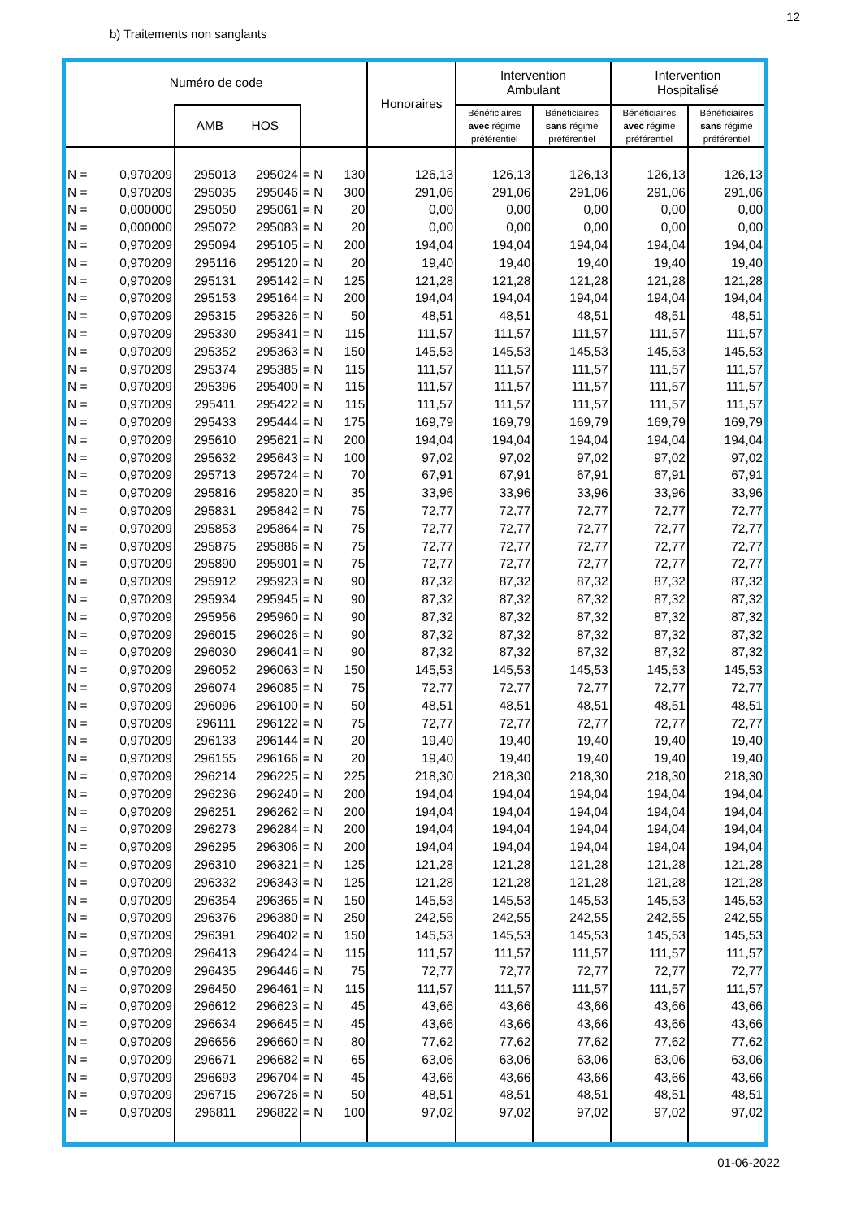12
b) Traitements non sanglants
| Numéro de code | | | | | | Honoraires | Intervention Ambulant | | Intervention Hospitalisé | |
| --- | --- | --- | --- | --- | --- | --- | --- | --- | --- | --- |
| | | AMB HOS | | | | | Bénéficiaires avec régime préférentiel | Bénéficiaires sans régime préférentiel | Bénéficiaires avec régime préférentiel | Bénéficiaires sans régime préférentiel |
| N = | 0,970209 | 295013 | 295024 | = N | 130 | 126,13 | 126,13 | 126,13 | 126,13 | 126,13 |
| N = | 0,970209 | 295035 | 295046 | = N | 300 | 291,06 | 291,06 | 291,06 | 291,06 | 291,06 |
| N = | 0,000000 | 295050 | 295061 | = N | 20 | 0,00 | 0,00 | 0,00 | 0,00 | 0,00 |
| N = | 0,000000 | 295072 | 295083 | = N | 20 | 0,00 | 0,00 | 0,00 | 0,00 | 0,00 |
| N = | 0,970209 | 295094 | 295105 | = N | 200 | 194,04 | 194,04 | 194,04 | 194,04 | 194,04 |
| N = | 0,970209 | 295116 | 295120 | = N | 20 | 19,40 | 19,40 | 19,40 | 19,40 | 19,40 |
| N = | 0,970209 | 295131 | 295142 | = N | 125 | 121,28 | 121,28 | 121,28 | 121,28 | 121,28 |
| N = | 0,970209 | 295153 | 295164 | = N | 200 | 194,04 | 194,04 | 194,04 | 194,04 | 194,04 |
| N = | 0,970209 | 295315 | 295326 | = N | 50 | 48,51 | 48,51 | 48,51 | 48,51 | 48,51 |
| N = | 0,970209 | 295330 | 295341 | = N | 115 | 111,57 | 111,57 | 111,57 | 111,57 | 111,57 |
| N = | 0,970209 | 295352 | 295363 | = N | 150 | 145,53 | 145,53 | 145,53 | 145,53 | 145,53 |
| N = | 0,970209 | 295374 | 295385 | = N | 115 | 111,57 | 111,57 | 111,57 | 111,57 | 111,57 |
| N = | 0,970209 | 295396 | 295400 | = N | 115 | 111,57 | 111,57 | 111,57 | 111,57 | 111,57 |
| N = | 0,970209 | 295411 | 295422 | = N | 115 | 111,57 | 111,57 | 111,57 | 111,57 | 111,57 |
| N = | 0,970209 | 295433 | 295444 | = N | 175 | 169,79 | 169,79 | 169,79 | 169,79 | 169,79 |
| N = | 0,970209 | 295610 | 295621 | = N | 200 | 194,04 | 194,04 | 194,04 | 194,04 | 194,04 |
| N = | 0,970209 | 295632 | 295643 | = N | 100 | 97,02 | 97,02 | 97,02 | 97,02 | 97,02 |
| N = | 0,970209 | 295713 | 295724 | = N | 70 | 67,91 | 67,91 | 67,91 | 67,91 | 67,91 |
| N = | 0,970209 | 295816 | 295820 | = N | 35 | 33,96 | 33,96 | 33,96 | 33,96 | 33,96 |
| N = | 0,970209 | 295831 | 295842 | = N | 75 | 72,77 | 72,77 | 72,77 | 72,77 | 72,77 |
| N = | 0,970209 | 295853 | 295864 | = N | 75 | 72,77 | 72,77 | 72,77 | 72,77 | 72,77 |
| N = | 0,970209 | 295875 | 295886 | = N | 75 | 72,77 | 72,77 | 72,77 | 72,77 | 72,77 |
| N = | 0,970209 | 295890 | 295901 | = N | 75 | 72,77 | 72,77 | 72,77 | 72,77 | 72,77 |
| N = | 0,970209 | 295912 | 295923 | = N | 90 | 87,32 | 87,32 | 87,32 | 87,32 | 87,32 |
| N = | 0,970209 | 295934 | 295945 | = N | 90 | 87,32 | 87,32 | 87,32 | 87,32 | 87,32 |
| N = | 0,970209 | 295956 | 295960 | = N | 90 | 87,32 | 87,32 | 87,32 | 87,32 | 87,32 |
| N = | 0,970209 | 296015 | 296026 | = N | 90 | 87,32 | 87,32 | 87,32 | 87,32 | 87,32 |
| N = | 0,970209 | 296030 | 296041 | = N | 90 | 87,32 | 87,32 | 87,32 | 87,32 | 87,32 |
| N = | 0,970209 | 296052 | 296063 | = N | 150 | 145,53 | 145,53 | 145,53 | 145,53 | 145,53 |
| N = | 0,970209 | 296074 | 296085 | = N | 75 | 72,77 | 72,77 | 72,77 | 72,77 | 72,77 |
| N = | 0,970209 | 296096 | 296100 | = N | 50 | 48,51 | 48,51 | 48,51 | 48,51 | 48,51 |
| N = | 0,970209 | 296111 | 296122 | = N | 75 | 72,77 | 72,77 | 72,77 | 72,77 | 72,77 |
| N = | 0,970209 | 296133 | 296144 | = N | 20 | 19,40 | 19,40 | 19,40 | 19,40 | 19,40 |
| N = | 0,970209 | 296155 | 296166 | = N | 20 | 19,40 | 19,40 | 19,40 | 19,40 | 19,40 |
| N = | 0,970209 | 296214 | 296225 | = N | 225 | 218,30 | 218,30 | 218,30 | 218,30 | 218,30 |
| N = | 0,970209 | 296236 | 296240 | = N | 200 | 194,04 | 194,04 | 194,04 | 194,04 | 194,04 |
| N = | 0,970209 | 296251 | 296262 | = N | 200 | 194,04 | 194,04 | 194,04 | 194,04 | 194,04 |
| N = | 0,970209 | 296273 | 296284 | = N | 200 | 194,04 | 194,04 | 194,04 | 194,04 | 194,04 |
| N = | 0,970209 | 296295 | 296306 | = N | 200 | 194,04 | 194,04 | 194,04 | 194,04 | 194,04 |
| N = | 0,970209 | 296310 | 296321 | = N | 125 | 121,28 | 121,28 | 121,28 | 121,28 | 121,28 |
| N = | 0,970209 | 296332 | 296343 | = N | 125 | 121,28 | 121,28 | 121,28 | 121,28 | 121,28 |
| N = | 0,970209 | 296354 | 296365 | = N | 150 | 145,53 | 145,53 | 145,53 | 145,53 | 145,53 |
| N = | 0,970209 | 296376 | 296380 | = N | 250 | 242,55 | 242,55 | 242,55 | 242,55 | 242,55 |
| N = | 0,970209 | 296391 | 296402 | = N | 150 | 145,53 | 145,53 | 145,53 | 145,53 | 145,53 |
| N = | 0,970209 | 296413 | 296424 | = N | 115 | 111,57 | 111,57 | 111,57 | 111,57 | 111,57 |
| N = | 0,970209 | 296435 | 296446 | = N | 75 | 72,77 | 72,77 | 72,77 | 72,77 | 72,77 |
| N = | 0,970209 | 296450 | 296461 | = N | 115 | 111,57 | 111,57 | 111,57 | 111,57 | 111,57 |
| N = | 0,970209 | 296612 | 296623 | = N | 45 | 43,66 | 43,66 | 43,66 | 43,66 | 43,66 |
| N = | 0,970209 | 296634 | 296645 | = N | 45 | 43,66 | 43,66 | 43,66 | 43,66 | 43,66 |
| N = | 0,970209 | 296656 | 296660 | = N | 80 | 77,62 | 77,62 | 77,62 | 77,62 | 77,62 |
| N = | 0,970209 | 296671 | 296682 | = N | 65 | 63,06 | 63,06 | 63,06 | 63,06 | 63,06 |
| N = | 0,970209 | 296693 | 296704 | = N | 45 | 43,66 | 43,66 | 43,66 | 43,66 | 43,66 |
| N = | 0,970209 | 296715 | 296726 | = N | 50 | 48,51 | 48,51 | 48,51 | 48,51 | 48,51 |
| N = | 0,970209 | 296811 | 296822 | = N | 100 | 97,02 | 97,02 | 97,02 | 97,02 | 97,02 |
01-06-2022